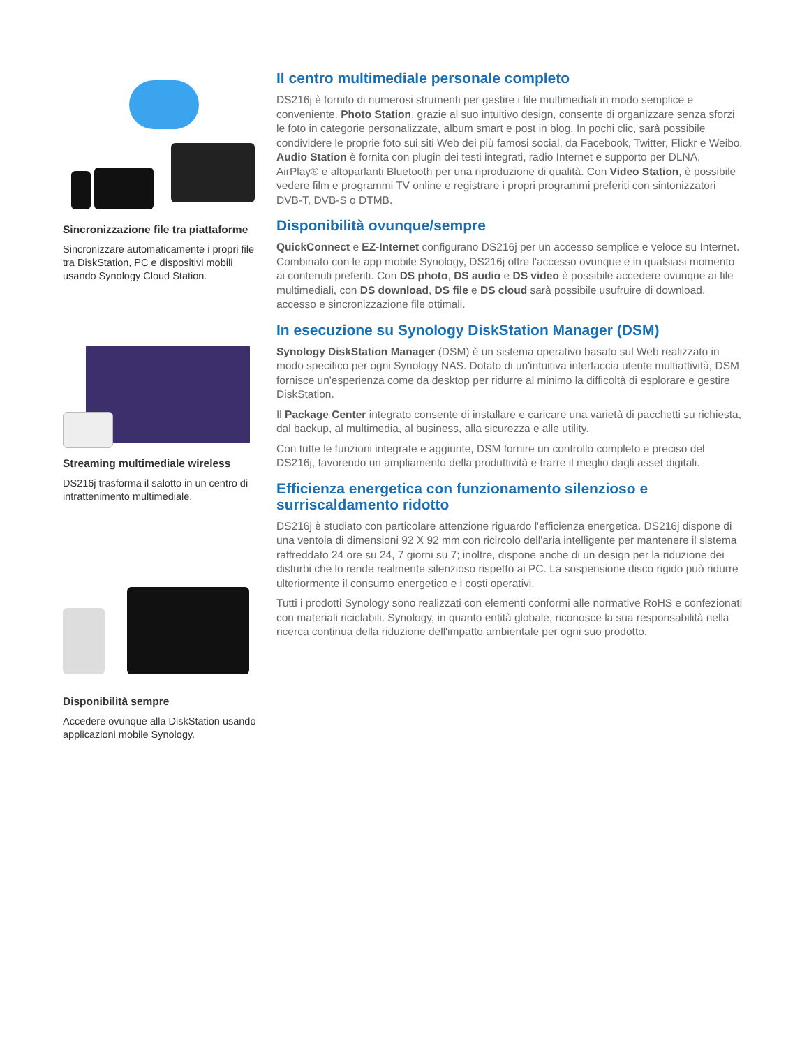Sincronizzazione file tra piattaforme
Sincronizzare automaticamente i propri file tra DiskStation, PC e dispositivi mobili usando Synology Cloud Station.
Streaming multimediale wireless
DS216j trasforma il salotto in un centro di intrattenimento multimediale.
Disponibilità sempre
Accedere ovunque alla DiskStation usando applicazioni mobile Synology.
Il centro multimediale personale completo
DS216j è fornito di numerosi strumenti per gestire i file multimediali in modo semplice e conveniente. Photo Station, grazie al suo intuitivo design, consente di organizzare senza sforzi le foto in categorie personalizzate, album smart e post in blog. In pochi clic, sarà possibile condividere le proprie foto sui siti Web dei più famosi social, da Facebook, Twitter, Flickr e Weibo. Audio Station è fornita con plugin dei testi integrati, radio Internet e supporto per DLNA, AirPlay® e altoparlanti Bluetooth per una riproduzione di qualità. Con Video Station, è possibile vedere film e programmi TV online e registrare i propri programmi preferiti con sintonizzatori DVB-T, DVB-S o DTMB.
Disponibilità ovunque/sempre
QuickConnect e EZ-Internet configurano DS216j per un accesso semplice e veloce su Internet. Combinato con le app mobile Synology, DS216j offre l'accesso ovunque e in qualsiasi momento ai contenuti preferiti. Con DS photo, DS audio e DS video è possibile accedere ovunque ai file multimediali, con DS download, DS file e DS cloud sarà possibile usufruire di download, accesso e sincronizzazione file ottimali.
In esecuzione su Synology DiskStation Manager (DSM)
Synology DiskStation Manager (DSM) è un sistema operativo basato sul Web realizzato in modo specifico per ogni Synology NAS. Dotato di un'intuitiva interfaccia utente multiattività, DSM fornisce un'esperienza come da desktop per ridurre al minimo la difficoltà di esplorare e gestire DiskStation.
Il Package Center integrato consente di installare e caricare una varietà di pacchetti su richiesta, dal backup, al multimedia, al business, alla sicurezza e alle utility.
Con tutte le funzioni integrate e aggiunte, DSM fornire un controllo completo e preciso del DS216j, favorendo un ampliamento della produttività e trarre il meglio dagli asset digitali.
Efficienza energetica con funzionamento silenzioso e surriscaldamento ridotto
DS216j è studiato con particolare attenzione riguardo l'efficienza energetica. DS216j dispone di una ventola di dimensioni 92 X 92 mm con ricircolo dell'aria intelligente per mantenere il sistema raffreddato 24 ore su 24, 7 giorni su 7; inoltre, dispone anche di un design per la riduzione dei disturbi che lo rende realmente silenzioso rispetto ai PC. La sospensione disco rigido può ridurre ulteriormente il consumo energetico e i costi operativi.
Tutti i prodotti Synology sono realizzati con elementi conformi alle normative RoHS e confezionati con materiali riciclabili. Synology, in quanto entità globale, riconosce la sua responsabilità nella ricerca continua della riduzione dell'impatto ambientale per ogni suo prodotto.